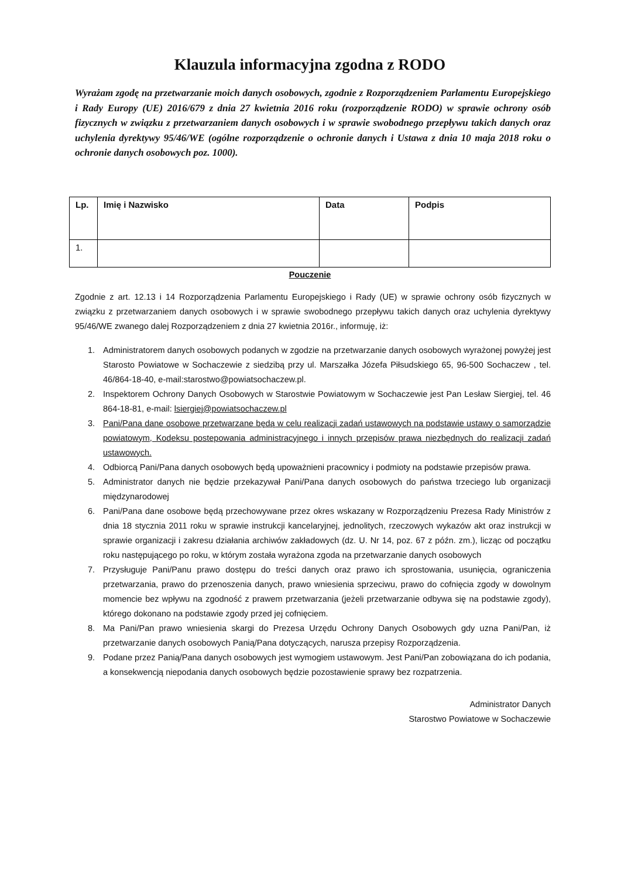Klauzula informacyjna zgodna z RODO
Wyrażam zgodę na przetwarzanie moich danych osobowych, zgodnie z Rozporządzeniem Parlamentu Europejskiego i Rady Europy (UE) 2016/679 z dnia 27 kwietnia 2016 roku (rozporządzenie RODO) w sprawie ochrony osób fizycznych w związku z przetwarzaniem danych osobowych i w sprawie swobodnego przepływu takich danych oraz uchylenia dyrektywy 95/46/WE (ogólne rozporządzenie o ochronie danych i Ustawa z dnia 10 maja 2018 roku o ochronie danych osobowych poz. 1000).
| Lp. | Imię i Nazwisko | Data | Podpis |
| --- | --- | --- | --- |
| 1. | | | |
Pouczenie
Zgodnie z art. 12.13 i 14 Rozporządzenia Parlamentu Europejskiego i Rady (UE) w sprawie ochrony osób fizycznych w związku z przetwarzaniem danych osobowych i w sprawie swobodnego przepływu takich danych oraz uchylenia dyrektywy 95/46/WE zwanego dalej Rozporządzeniem z dnia 27 kwietnia 2016r., informuję, iż:
1. Administratorem danych osobowych podanych w zgodzie na przetwarzanie danych osobowych wyrażonej powyżej jest Starosto Powiatowe w Sochaczewie z siedzibą przy ul. Marszałka Józefa Piłsudskiego 65, 96-500 Sochaczew , tel. 46/864-18-40, e-mail:starostwo@powiatsochaczew.pl.
2. Inspektorem Ochrony Danych Osobowych w Starostwie Powiatowym w Sochaczewie jest Pan Lesław Siergiej, tel. 46 864-18-81, e-mail: lsiergiej@powiatsochaczew.pl
3. Pani/Pana dane osobowe przetwarzane będą w celu realizacji zadań ustawowych na podstawie ustawy o samorządzie powiatowym, Kodeksu postepowania administracyjnego i innych przepisów prawa niezbędnych do realizacji zadań ustawowych.
4. Odbiorcą Pani/Pana danych osobowych będą upoważnieni pracownicy i podmioty na podstawie przepisów prawa.
5. Administrator danych nie będzie przekazywał Pani/Pana danych osobowych do państwa trzeciego lub organizacji międzynarodowej
6. Pani/Pana dane osobowe będą przechowywane przez okres wskazany w Rozporządzeniu Prezesa Rady Ministrów z dnia 18 stycznia 2011 roku w sprawie instrukcji kancelaryjnej, jednolitych, rzeczowych wykazów akt oraz instrukcji w sprawie organizacji i zakresu działania archiwów zakładowych (dz. U. Nr 14, poz. 67 z późn. zm.), licząc od początku roku następującego po roku, w którym została wyrażona zgoda na przetwarzanie danych osobowych
7. Przysługuje Pani/Panu prawo dostępu do treści danych oraz prawo ich sprostowania, usunięcia, ograniczenia przetwarzania, prawo do przenoszenia danych, prawo wniesienia sprzeciwu, prawo do cofnięcia zgody w dowolnym momencie bez wpływu na zgodność z prawem przetwarzania (jeżeli przetwarzanie odbywa się na podstawie zgody), którego dokonano na podstawie zgody przed jej cofnięciem.
8. Ma Pani/Pan prawo wniesienia skargi do Prezesa Urzędu Ochrony Danych Osobowych gdy uzna Pani/Pan, iż przetwarzanie danych osobowych Panią/Pana dotyczących, narusza przepisy Rozporządzenia.
9. Podane przez Panią/Pana danych osobowych jest wymogiem ustawowym. Jest Pani/Pan zobowiązana do ich podania, a konsekwencją niepodania danych osobowych będzie pozostawienie sprawy bez rozpatrzenia.
Administrator Danych
Starostwo Powiatowe w Sochaczewie